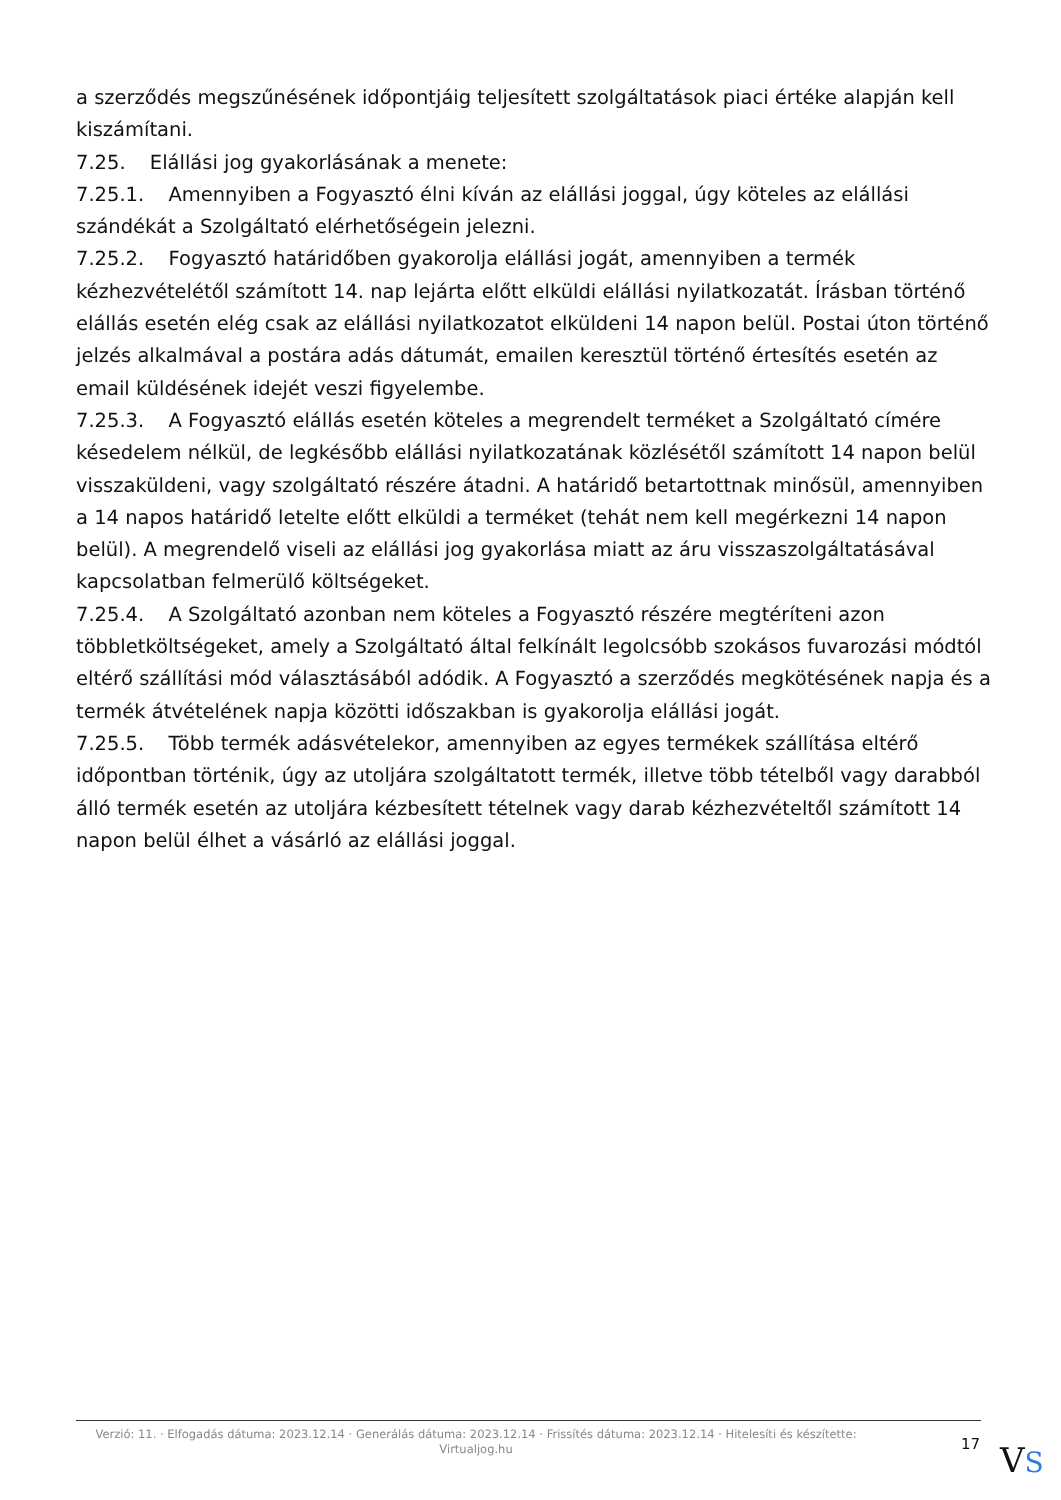a szerződés megszűnésének időpontjáig teljesített szolgáltatások piaci értéke alapján kell kiszámítani.
7.25. Elállási jog gyakorlásának a menete:
7.25.1. Amennyiben a Fogyasztó élni kíván az elállási joggal, úgy köteles az elállási szándékát a Szolgáltató elérhetőségein jelezni.
7.25.2. Fogyasztó határidőben gyakorolja elállási jogát, amennyiben a termék kézhezvételétől számított 14. nap lejárta előtt elküldi elállási nyilatkozatát. Írásban történő elállás esetén elég csak az elállási nyilatkozatot elküldeni 14 napon belül. Postai úton történő jelzés alkalmával a postára adás dátumát, emailen keresztül történő értesítés esetén az email küldésének idejét veszi figyelembe.
7.25.3. A Fogyasztó elállás esetén köteles a megrendelt terméket a Szolgáltató címére késedelem nélkül, de legkésőbb elállási nyilatkozatának közlésétől számított 14 napon belül visszaküldeni, vagy szolgáltató részére átadni. A határidő betartottnak minősül, amennyiben a 14 napos határidő letelte előtt elküldi a terméket (tehát nem kell megérkezni 14 napon belül). A megrendelő viseli az elállási jog gyakorlása miatt az áru visszaszolgáltatásával kapcsolatban felmerülő költségeket.
7.25.4. A Szolgáltató azonban nem köteles a Fogyasztó részére megtéríteni azon többletköltségeket, amely a Szolgáltató által felkínált legolcsóbb szokásos fuvarozási módtól eltérő szállítási mód választásából adódik. A Fogyasztó a szerződés megkötésének napja és a termék átvételének napja közötti időszakban is gyakorolja elállási jogát.
7.25.5. Több termék adásvételekor, amennyiben az egyes termékek szállítása eltérő időpontban történik, úgy az utoljára szolgáltatott termék, illetve több tételből vagy darabból álló termék esetén az utoljára kézbesített tételnek vagy darab kézhezvételtől számított 14 napon belül élhet a vásárló az elállási joggal.
Verzió: 11. · Elfogadás dátuma: 2023.12.14 · Generálás dátuma: 2023.12.14 · Frissítés dátuma: 2023.12.14 · Hitelesíti és készítette: Virtualjog.hu
17
VS